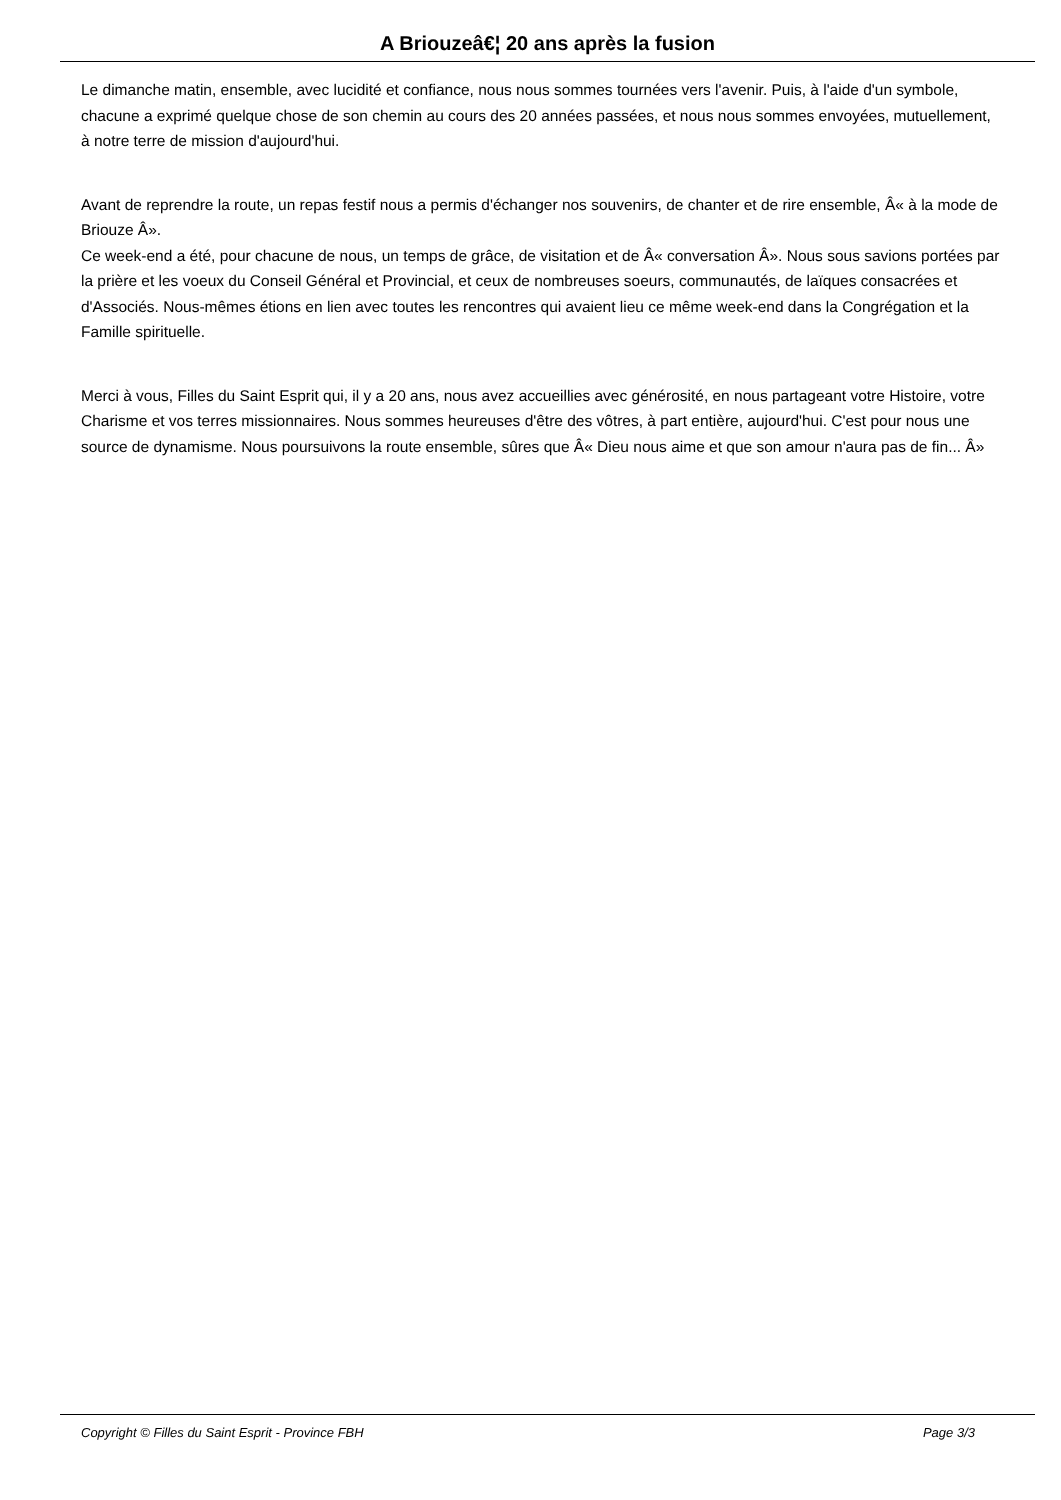A Briouzeâ€¦ 20 ans après la fusion
Le dimanche matin, ensemble, avec lucidité et confiance, nous nous sommes tournées vers l'avenir. Puis, à l'aide d'un symbole, chacune a exprimé quelque chose de son chemin au cours des 20 années passées, et nous nous sommes envoyées, mutuellement, à notre terre de mission d'aujourd'hui.
Avant de reprendre la route, un repas festif nous a permis d'échanger nos souvenirs, de chanter et de rire ensemble, Â« à la mode de Briouze Â».
Ce week-end a été, pour chacune de nous, un temps de grâce, de visitation et de Â« conversation Â». Nous sous savions portées par la prière et les voeux du Conseil Général et Provincial, et ceux de nombreuses soeurs, communautés, de laïques consacrées et d'Associés. Nous-mêmes étions en lien avec toutes les rencontres qui avaient lieu ce même week-end dans la Congrégation et la Famille spirituelle.
Merci à vous, Filles du Saint Esprit qui, il y a 20 ans, nous avez accueillies avec générosité, en nous partageant votre Histoire, votre Charisme et vos terres missionnaires. Nous sommes heureuses d'être des vôtres, à part entière, aujourd'hui. C'est pour nous une source de dynamisme. Nous poursuivons la route ensemble, sûres que Â« Dieu nous aime et que son amour n'aura pas de fin... Â»
Copyright © Filles du Saint Esprit - Province FBH Page 3/3